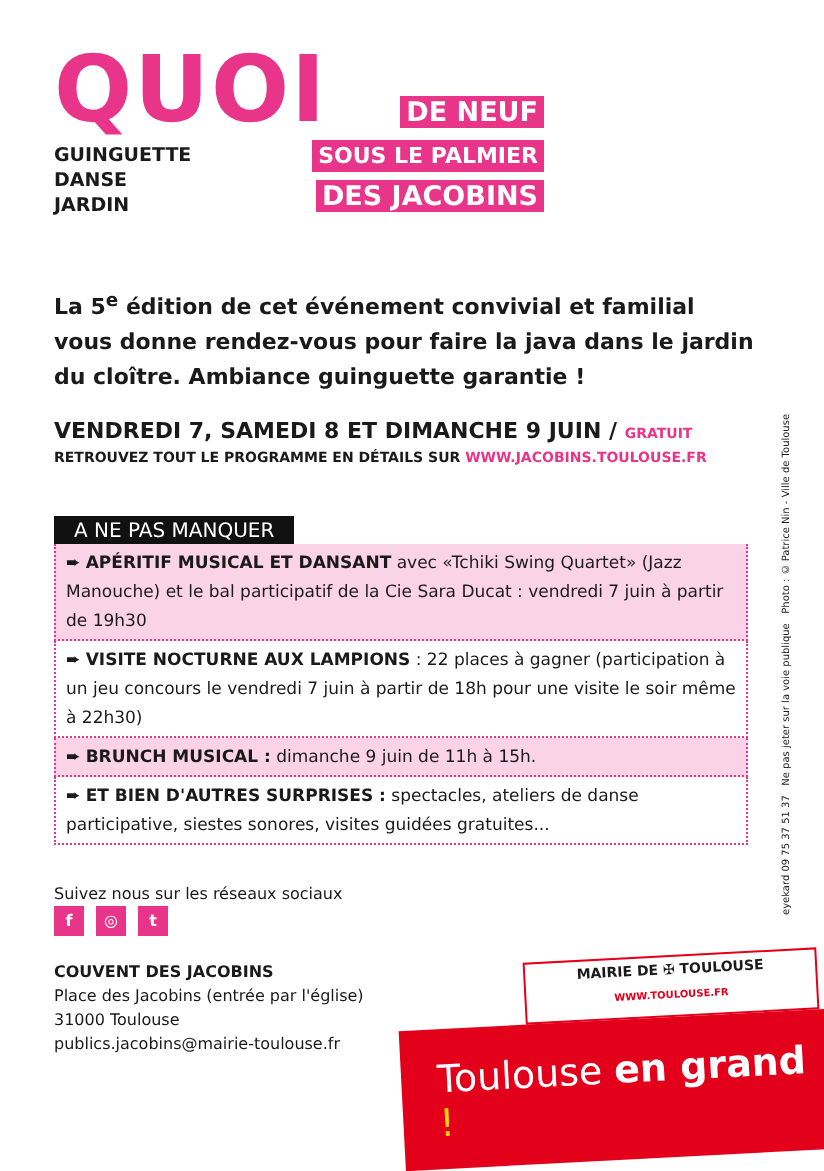QUOI
GUINGUETTE
DANSE
JARDIN
DE NEUF
SOUS LE PALMIER
DES JACOBINS
La 5<sup>e</sup> édition de cet événement convivial et familial vous donne rendez-vous pour faire la java dans le jardin du cloître. Ambiance guinguette garantie !
VENDREDI 7, SAMEDI 8 ET DIMANCHE 9 JUIN / GRATUIT
RETROUVEZ TOUT LE PROGRAMME EN DÉTAILS SUR WWW.JACOBINS.TOULOUSE.FR
A NE PAS MANQUER
➨ APÉRITIF MUSICAL ET DANSANT avec «Tchiki Swing Quartet» (Jazz Manouche) et le bal participatif de la Cie Sara Ducat : vendredi 7 juin à partir de 19h30
➨ VISITE NOCTURNE AUX LAMPIONS : 22 places à gagner (participation à un jeu concours le vendredi 7 juin à partir de 18h pour une visite le soir même à 22h30)
➨ BRUNCH MUSICAL : dimanche 9 juin de 11h à 15h.
➨ ET BIEN D'AUTRES SURPRISES : spectacles, ateliers de danse participative, siestes sonores, visites guidées gratuites...
Suivez nous sur les réseaux sociaux
f ◎ t
COUVENT DES JACOBINS
Place des Jacobins (entrée par l'église)
31000 Toulouse
publics.jacobins@mairie-toulouse.fr
MAIRIE DE ✠ TOULOUSE
WWW.TOULOUSE.FR
Toulouse en grand !
eyekard 09 75 37 51 37 Ne pas jeter sur la voie publique Photo : © Patrice Nin - Ville de Toulouse